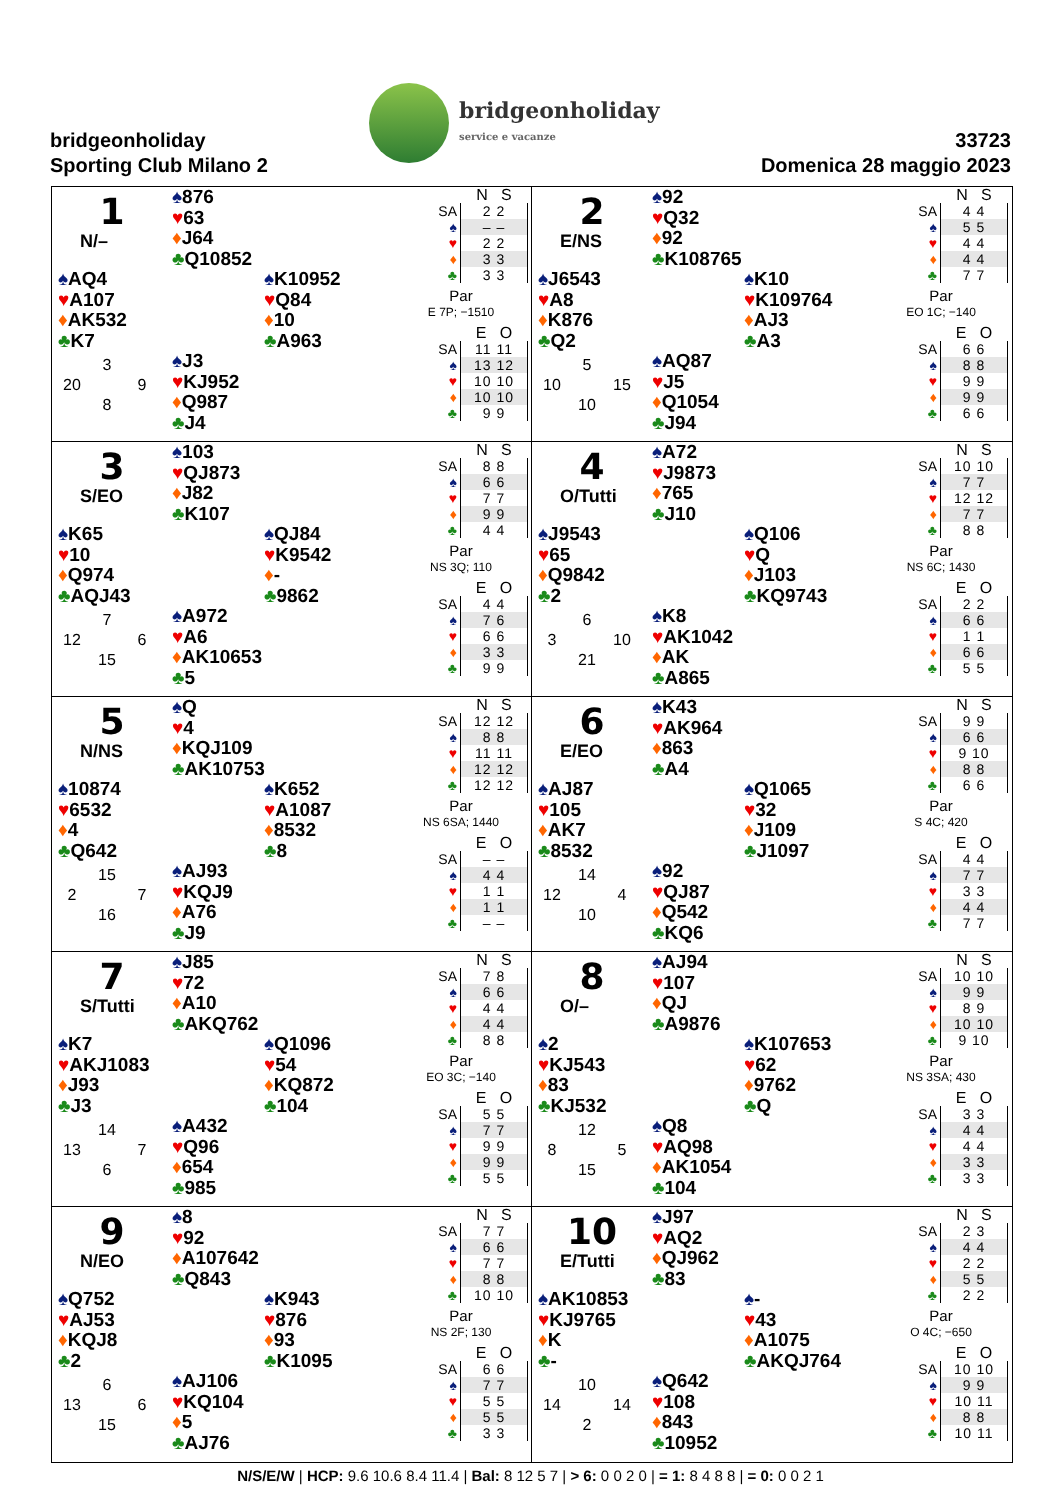bridgeonholiday
Sporting Club Milano 2
bridgeonholiday
service e vacanze
33723
Domenica 28 maggio 2023
1
N/–
♠876
♥63
♦J64
♣Q10852
♠AQ4
♥A107
♦AK532
♣K7
♠K10952
♥Q84
♦10
♣A963
3 20 9 8
♠J3
♥KJ952
♦Q987
♣J4
| | N S |
| --- | --- |
| SA | 2 2 |
| ♠ | – – |
| ♥ | 2 2 |
| ♦ | 3 3 |
| ♣ | 3 3 |
Par
E 7P; −1510
| | E O |
| --- | --- |
| SA | 11 11 |
| ♠ | 13 12 |
| ♥ | 10 10 |
| ♦ | 10 10 |
| ♣ | 9 9 |
2
E/NS
♠92
♥Q32
♦92
♣K108765
♠J6543
♥A8
♦K876
♣Q2
♠K10
♥K109764
♦AJ3
♣A3
5 10 15 10
♠AQ87
♥J5
♦Q1054
♣J94
| | N S |
| --- | --- |
| SA | 4 4 |
| ♠ | 5 5 |
| ♥ | 4 4 |
| ♦ | 4 4 |
| ♣ | 7 7 |
Par
EO 1C; −140
| | E O |
| --- | --- |
| SA | 6 6 |
| ♠ | 8 8 |
| ♥ | 9 9 |
| ♦ | 9 9 |
| ♣ | 6 6 |
3
S/EO
♠103
♥QJ873
♦J82
♣K107
♠K65
♥10
♦Q974
♣AQJ43
♠QJ84
♥K9542
♦-
♣9862
7 12 6 15
♠A972
♥A6
♦AK10653
♣5
| | N S |
| --- | --- |
| SA | 8 8 |
| ♠ | 6 6 |
| ♥ | 7 7 |
| ♦ | 9 9 |
| ♣ | 4 4 |
Par
NS 3Q; 110
| | E O |
| --- | --- |
| SA | 4 4 |
| ♠ | 7 6 |
| ♥ | 6 6 |
| ♦ | 3 3 |
| ♣ | 9 9 |
4
O/Tutti
♠A72
♥J9873
♦765
♣J10
♠J9543
♥65
♦Q9842
♣2
♠Q106
♥Q
♦J103
♣KQ9743
6 3 10 21
♠K8
♥AK1042
♦AK
♣A865
| | N S |
| --- | --- |
| SA | 10 10 |
| ♠ | 7 7 |
| ♥ | 12 12 |
| ♦ | 7 7 |
| ♣ | 8 8 |
Par
NS 6C; 1430
| | E O |
| --- | --- |
| SA | 2 2 |
| ♠ | 6 6 |
| ♥ | 1 1 |
| ♦ | 6 6 |
| ♣ | 5 5 |
5
N/NS
♠Q
♥4
♦KQJ109
♣AK10753
♠10874
♥6532
♦4
♣Q642
♠K652
♥A1087
♦8532
♣8
15 2 7 16
♠AJ93
♥KQJ9
♦A76
♣J9
| | N S |
| --- | --- |
| SA | 12 12 |
| ♠ | 8 8 |
| ♥ | 11 11 |
| ♦ | 12 12 |
| ♣ | 12 12 |
Par
NS 6SA; 1440
| | E O |
| --- | --- |
| SA | – – |
| ♠ | 4 4 |
| ♥ | 1 1 |
| ♦ | 1 1 |
| ♣ | – – |
6
E/EO
♠K43
♥AK964
♦863
♣A4
♠AJ87
♥105
♦AK7
♣8532
♠Q1065
♥32
♦J109
♣J1097
14 12 4 10
♠92
♥QJ87
♦Q542
♣KQ6
| | N S |
| --- | --- |
| SA | 9 9 |
| ♠ | 6 6 |
| ♥ | 9 10 |
| ♦ | 8 8 |
| ♣ | 6 6 |
Par
S 4C; 420
| | E O |
| --- | --- |
| SA | 4 4 |
| ♠ | 7 7 |
| ♥ | 3 3 |
| ♦ | 4 4 |
| ♣ | 7 7 |
7
S/Tutti
♠J85
♥72
♦A10
♣AKQ762
♠K7
♥AKJ1083
♦J93
♣J3
♠Q1096
♥54
♦KQ872
♣104
14 13 7 6
♠A432
♥Q96
♦654
♣985
| | N S |
| --- | --- |
| SA | 7 8 |
| ♠ | 6 6 |
| ♥ | 4 4 |
| ♦ | 4 4 |
| ♣ | 8 8 |
Par
EO 3C; −140
| | E O |
| --- | --- |
| SA | 5 5 |
| ♠ | 7 7 |
| ♥ | 9 9 |
| ♦ | 9 9 |
| ♣ | 5 5 |
8
O/–
♠AJ94
♥107
♦QJ
♣A9876
♠2
♥KJ543
♦83
♣KJ532
♠K107653
♥62
♦9762
♣Q
12 8 5 15
♠Q8
♥AQ98
♦AK1054
♣104
| | N S |
| --- | --- |
| SA | 10 10 |
| ♠ | 9 9 |
| ♥ | 8 9 |
| ♦ | 10 10 |
| ♣ | 9 10 |
Par
NS 3SA; 430
| | E O |
| --- | --- |
| SA | 3 3 |
| ♠ | 4 4 |
| ♥ | 4 4 |
| ♦ | 3 3 |
| ♣ | 3 3 |
9
N/EO
♠8
♥92
♦A107642
♣Q843
♠Q752
♥AJ53
♦KQJ8
♣2
♠K943
♥876
♦93
♣K1095
6 13 6 15
♠AJ106
♥KQ104
♦5
♣AJ76
| | N S |
| --- | --- |
| SA | 7 7 |
| ♠ | 6 6 |
| ♥ | 7 7 |
| ♦ | 8 8 |
| ♣ | 10 10 |
Par
NS 2F; 130
| | E O |
| --- | --- |
| SA | 6 6 |
| ♠ | 7 7 |
| ♥ | 5 5 |
| ♦ | 5 5 |
| ♣ | 3 3 |
10
E/Tutti
♠J97
♥AQ2
♦QJ962
♣83
♠AK10853
♥KJ9765
♦K
♣-
♠-
♥43
♦A1075
♣AKQJ764
10 14 14 2
♠Q642
♥108
♦843
♣10952
| | N S |
| --- | --- |
| SA | 2 3 |
| ♠ | 4 4 |
| ♥ | 2 2 |
| ♦ | 5 5 |
| ♣ | 2 2 |
Par
O 4C; −650
| | E O |
| --- | --- |
| SA | 10 10 |
| ♠ | 9 9 |
| ♥ | 10 11 |
| ♦ | 8 8 |
| ♣ | 10 11 |
N/S/E/W | HCP: 9.6 10.6 8.4 11.4 | Bal: 8 12 5 7 | > 6: 0 0 2 0 | = 1: 8 4 8 8 | = 0: 0 0 2 1